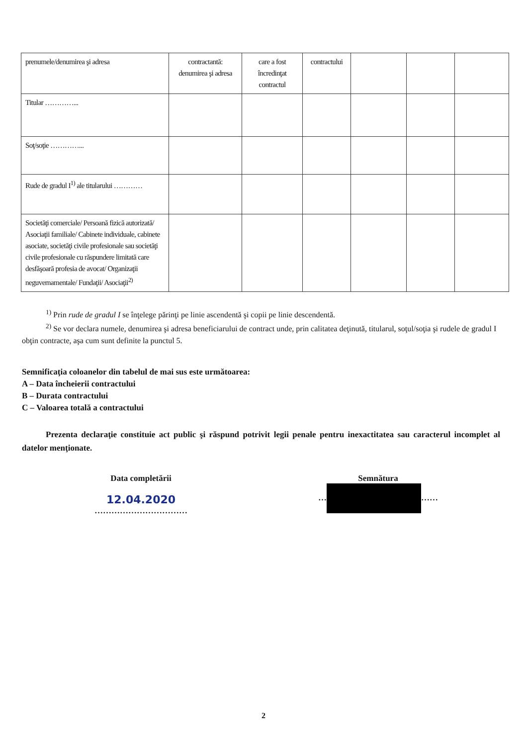| prenumele/denumirea şi adresa | contractantă: denumirea şi adresa | care a fost încredinţat contractul | contractului | | | |
| Titular …………... | | | | | | |
| Soţ/soţie …………... | | | | | | |
| Rude de gradul I<sup>1)</sup> ale titularului ………… | | | | | | |
| Societăţi comerciale/ Persoană fizică autorizată/ Asociaţii familiale/ Cabinete individuale, cabinete asociate, societăţi civile profesionale sau societăţi civile profesionale cu răspundere limitată care desfăşoară profesia de avocat/ Organizaţii neguvernamentale/ Fundaţii/ Asociaţii<sup>2)</sup> | | | | | | |
<sup>1)</sup> Prin rude de gradul I se înţelege părinţi pe linie ascendentă şi copii pe linie descendentă.
<sup>2)</sup> Se vor declara numele, denumirea şi adresa beneficiarului de contract unde, prin calitatea deţinută, titularul, soţul/soţia şi rudele de gradul I obţin contracte, aşa cum sunt definite la punctul 5.
Semnificaţia coloanelor din tabelul de mai sus este următoarea:
A – Data încheierii contractului
B – Durata contractului
C – Valoarea totală a contractului
Prezenta declaraţie constituie act public şi răspund potrivit legii penale pentru inexactitatea sau caracterul incomplet al datelor menţionate.
Data completării
12.04.2020
……………………………
Semnătura
… ……
2